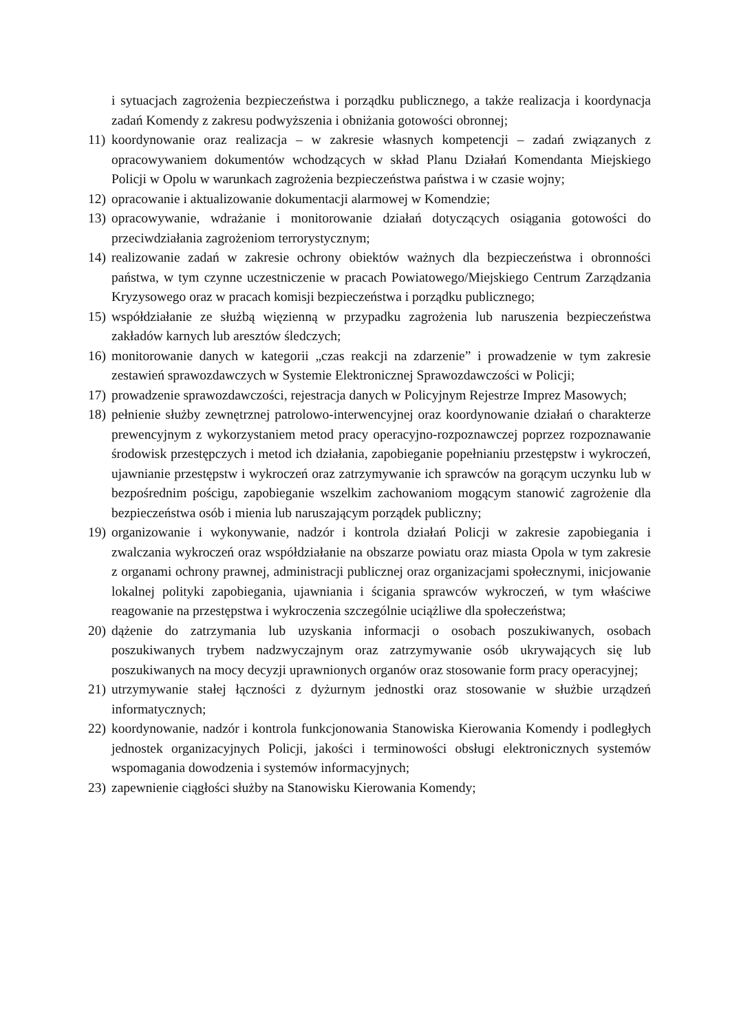i sytuacjach zagrożenia bezpieczeństwa i porządku publicznego, a także realizacja i koordynacja zadań Komendy z zakresu podwyższenia i obniżania gotowości obronnej;
11) koordynowanie oraz realizacja – w zakresie własnych kompetencji – zadań związanych z opracowywaniem dokumentów wchodzących w skład Planu Działań Komendanta Miejskiego Policji w Opolu w warunkach zagrożenia bezpieczeństwa państwa i w czasie wojny;
12) opracowanie i aktualizowanie dokumentacji alarmowej w Komendzie;
13) opracowywanie, wdrażanie i monitorowanie działań dotyczących osiągania gotowości do przeciwdziałania zagrożeniom terrorystycznym;
14) realizowanie zadań w zakresie ochrony obiektów ważnych dla bezpieczeństwa i obronności państwa, w tym czynne uczestniczenie w pracach Powiatowego/Miejskiego Centrum Zarządzania Kryzysowego oraz w pracach komisji bezpieczeństwa i porządku publicznego;
15) współdziałanie ze służbą więzienną w przypadku zagrożenia lub naruszenia bezpieczeństwa zakładów karnych lub aresztów śledczych;
16) monitorowanie danych w kategorii „czas reakcji na zdarzenie” i prowadzenie w tym zakresie zestawień sprawozdawczych w Systemie Elektronicznej Sprawozdawczości w Policji;
17) prowadzenie sprawozdawczości, rejestracja danych w Policyjnym Rejestrze Imprez Masowych;
18) pełnienie służby zewnętrznej patrolowo-interwencyjnej oraz koordynowanie działań o charakterze prewencyjnym z wykorzystaniem metod pracy operacyjno-rozpoznawczej poprzez rozpoznawanie środowisk przestępczych i metod ich działania, zapobieganie popełnianiu przestępstw i wykroczeń, ujawnianie przestępstw i wykroczeń oraz zatrzymywanie ich sprawców na gorącym uczynku lub w bezpośrednim pościgu, zapobieganie wszelkim zachowaniom mogącym stanowić zagrożenie dla bezpieczeństwa osób i mienia lub naruszającym porządek publiczny;
19) organizowanie i wykonywanie, nadzór i kontrola działań Policji w zakresie zapobiegania i zwalczania wykroczeń oraz współdziałanie na obszarze powiatu oraz miasta Opola w tym zakresie z organami ochrony prawnej, administracji publicznej oraz organizacjami społecznymi, inicjowanie lokalnej polityki zapobiegania, ujawniania i ścigania sprawców wykroczeń, w tym właściwe reagowanie na przestępstwa i wykroczenia szczególnie uciążliwe dla społeczeństwa;
20) dążenie do zatrzymania lub uzyskania informacji o osobach poszukiwanych, osobach poszukiwanych trybem nadzwyczajnym oraz zatrzymywanie osób ukrywających się lub poszukiwanych na mocy decyzji uprawnionych organów oraz stosowanie form pracy operacyjnej;
21) utrzymywanie stałej łączności z dyżurnym jednostki oraz stosowanie w służbie urządzeń informatycznych;
22) koordynowanie, nadzór i kontrola funkcjonowania Stanowiska Kierowania Komendy i podległych jednostek organizacyjnych Policji, jakości i terminowości obsługi elektronicznych systemów wspomagania dowodzenia i systemów informacyjnych;
23) zapewnienie ciągłości służby na Stanowisku Kierowania Komendy;